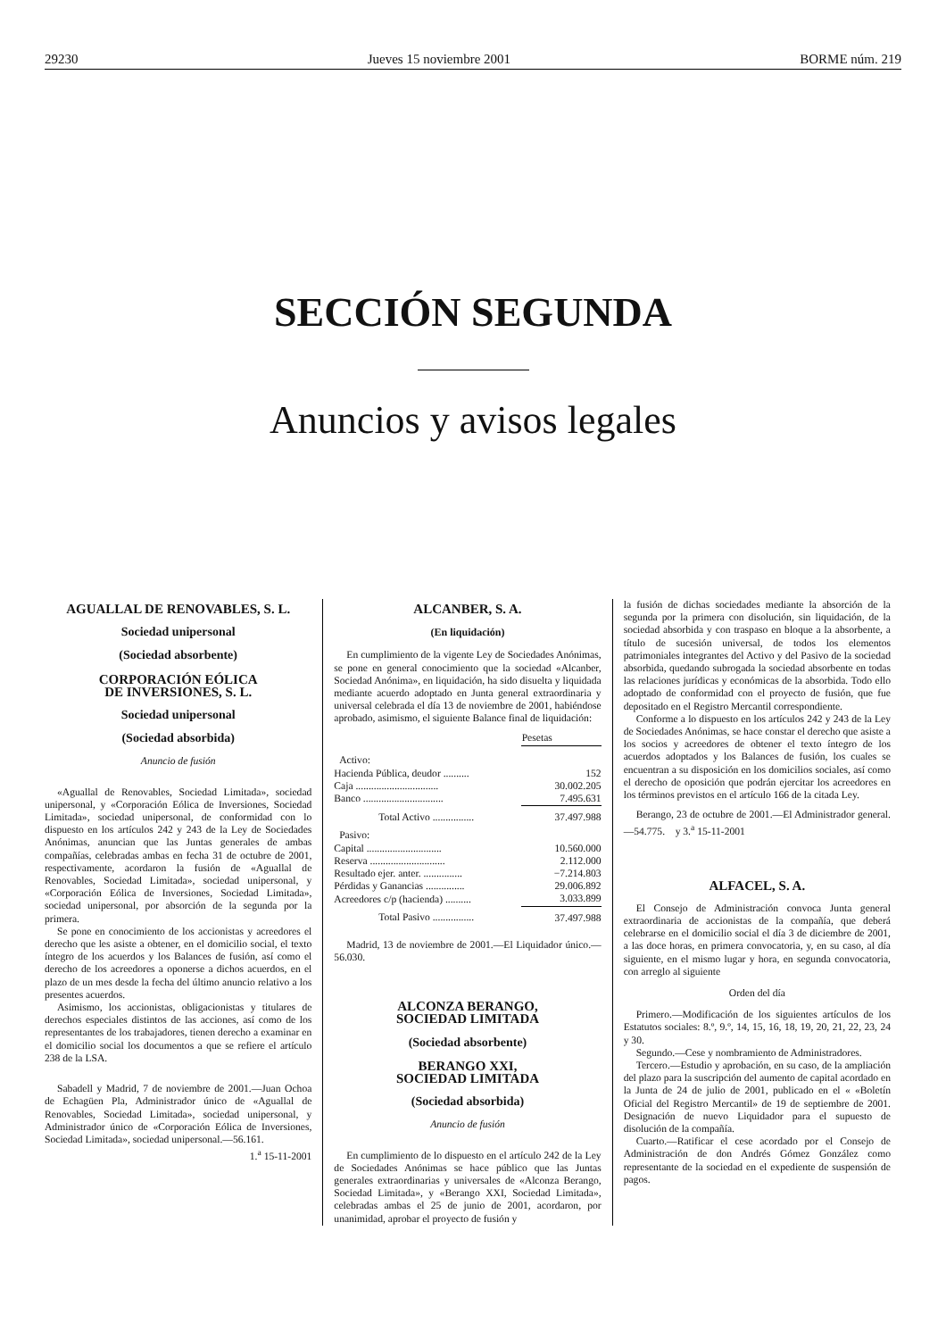29230 Jueves 15 noviembre 2001 BORME núm. 219
SECCIÓN SEGUNDA
Anuncios y avisos legales
AGUALLAL DE RENOVABLES, S. L.
Sociedad unipersonal
(Sociedad absorbente)
CORPORACIÓN EÓLICA
DE INVERSIONES, S. L.
Sociedad unipersonal
(Sociedad absorbida)
Anuncio de fusión
«Aguallal de Renovables, Sociedad Limitada», sociedad unipersonal, y «Corporación Eólica de Inversiones, Sociedad Limitada», sociedad unipersonal, de conformidad con lo dispuesto en los artículos 242 y 243 de la Ley de Sociedades Anónimas, anuncian que las Juntas generales de ambas compañías, celebradas ambas en fecha 31 de octubre de 2001, respectivamente, acordaron la fusión de «Aguallal de Renovables, Sociedad Limitada», sociedad unipersonal, y «Corporación Eólica de Inversiones, Sociedad Limitada», sociedad unipersonal, por absorción de la segunda por la primera.
Se pone en conocimiento de los accionistas y acreedores el derecho que les asiste a obtener, en el domicilio social, el texto íntegro de los acuerdos y los Balances de fusión, así como el derecho de los acreedores a oponerse a dichos acuerdos, en el plazo de un mes desde la fecha del último anuncio relativo a los presentes acuerdos.
Asimismo, los accionistas, obligacionistas y titulares de derechos especiales distintos de las acciones, así como de los representantes de los trabajadores, tienen derecho a examinar en el domicilio social los documentos a que se refiere el artículo 238 de la LSA.
Sabadell y Madrid, 7 de noviembre de 2001.—Juan Ochoa de Echagüen Pla, Administrador único de «Aguallal de Renovables, Sociedad Limitada», sociedad unipersonal, y Administrador único de «Corporación Eólica de Inversiones, Sociedad Limitada», sociedad unipersonal.—56.161.
1.<sup>a</sup> 15-11-2001
ALCANBER, S. A.
(En liquidación)
En cumplimiento de la vigente Ley de Sociedades Anónimas, se pone en general conocimiento que la sociedad «Alcanber, Sociedad Anónima», en liquidación, ha sido disuelta y liquidada mediante acuerdo adoptado en Junta general extraordinaria y universal celebrada el día 13 de noviembre de 2001, habiéndose aprobado, asimismo, el siguiente Balance final de liquidación:
| | Pesetas |
| Activo: | |
| Hacienda Pública, deudor .......... | 152 |
| Caja ................................ | 30.002.205 |
| Banco ............................... | 7.495.631 |
| Total Activo ................ | 37.497.988 |
| Pasivo: | |
| Capital ............................. | 10.560.000 |
| Reserva ............................. | 2.112.000 |
| Resultado ejer. anter. ............... | −7.214.803 |
| Pérdidas y Ganancias ............... | 29.006.892 |
| Acreedores c/p (hacienda) .......... | 3.033.899 |
| Total Pasivo ................ | 37.497.988 |
Madrid, 13 de noviembre de 2001.—El Liquidador único.—56.030.
ALCONZA BERANGO,
SOCIEDAD LIMITADA
(Sociedad absorbente)
BERANGO XXI,
SOCIEDAD LIMITADA
(Sociedad absorbida)
Anuncio de fusión
En cumplimiento de lo dispuesto en el artículo 242 de la Ley de Sociedades Anónimas se hace público que las Juntas generales extraordinarias y universales de «Alconza Berango, Sociedad Limitada», y «Berango XXI, Sociedad Limitada», celebradas ambas el 25 de junio de 2001, acordaron, por unanimidad, aprobar el proyecto de fusión y
la fusión de dichas sociedades mediante la absorción de la segunda por la primera con disolución, sin liquidación, de la sociedad absorbida y con traspaso en bloque a la absorbente, a título de sucesión universal, de todos los elementos patrimoniales integrantes del Activo y del Pasivo de la sociedad absorbida, quedando subrogada la sociedad absorbente en todas las relaciones jurídicas y económicas de la absorbida. Todo ello adoptado de conformidad con el proyecto de fusión, que fue depositado en el Registro Mercantil correspondiente.
Conforme a lo dispuesto en los artículos 242 y 243 de la Ley de Sociedades Anónimas, se hace constar el derecho que asiste a los socios y acreedores de obtener el texto íntegro de los acuerdos adoptados y los Balances de fusión, los cuales se encuentran a su disposición en los domicilios sociales, así como el derecho de oposición que podrán ejercitar los acreedores en los términos previstos en el artículo 166 de la citada Ley.
Berango, 23 de octubre de 2001.—El Administrador general.—54.775. y 3.<sup>a</sup> 15-11-2001
ALFACEL, S. A.
El Consejo de Administración convoca Junta general extraordinaria de accionistas de la compañía, que deberá celebrarse en el domicilio social el día 3 de diciembre de 2001, a las doce horas, en primera convocatoria, y, en su caso, al día siguiente, en el mismo lugar y hora, en segunda convocatoria, con arreglo al siguiente
Orden del día
Primero.—Modificación de los siguientes artículos de los Estatutos sociales: 8.º, 9.º, 14, 15, 16, 18, 19, 20, 21, 22, 23, 24 y 30.
Segundo.—Cese y nombramiento de Administradores.
Tercero.—Estudio y aprobación, en su caso, de la ampliación del plazo para la suscripción del aumento de capital acordado en la Junta de 24 de julio de 2001, publicado en el « «Boletín Oficial del Registro Mercantil» de 19 de septiembre de 2001. Designación de nuevo Liquidador para el supuesto de disolución de la compañía.
Cuarto.—Ratificar el cese acordado por el Consejo de Administración de don Andrés Gómez González como representante de la sociedad en el expediente de suspensión de pagos.